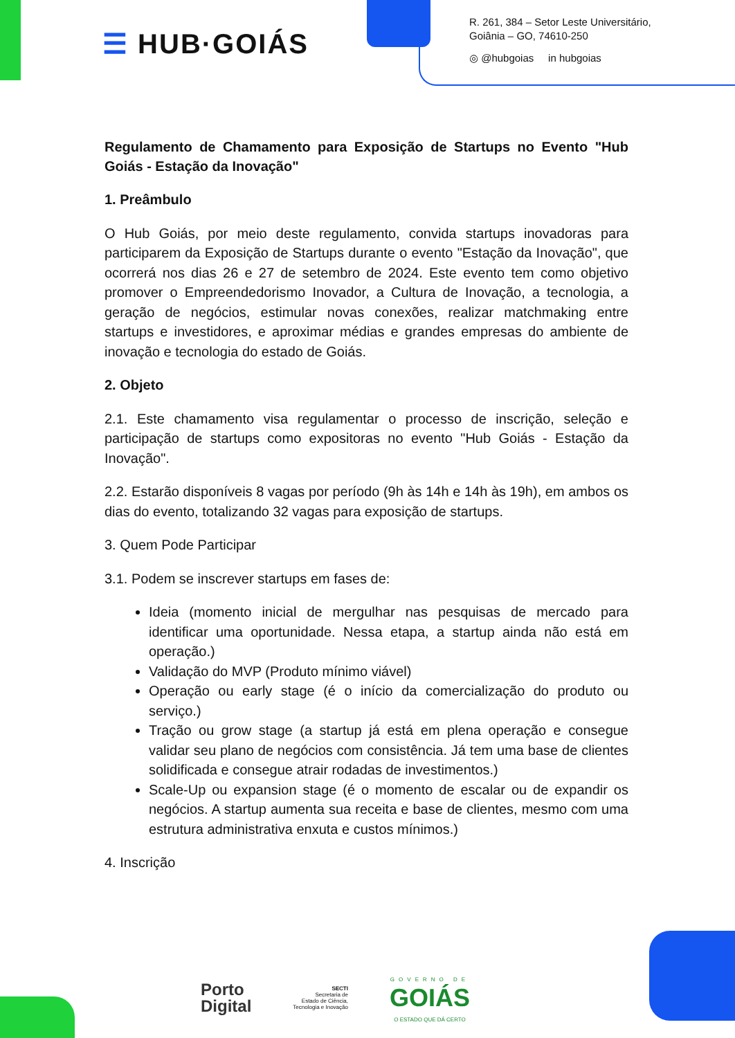☰ HUB·GOIÁS
R. 261, 384 – Setor Leste Universitário,
Goiânia – GO, 74610-250
◎ @hubgoias in hubgoias
Regulamento de Chamamento para Exposição de Startups no Evento "Hub Goiás - Estação da Inovação"
1. Preâmbulo
O Hub Goiás, por meio deste regulamento, convida startups inovadoras para participarem da Exposição de Startups durante o evento "Estação da Inovação", que ocorrerá nos dias 26 e 27 de setembro de 2024. Este evento tem como objetivo promover o Empreendedorismo Inovador, a Cultura de Inovação, a tecnologia, a geração de negócios, estimular novas conexões, realizar matchmaking entre startups e investidores, e aproximar médias e grandes empresas do ambiente de inovação e tecnologia do estado de Goiás.
2. Objeto
2.1. Este chamamento visa regulamentar o processo de inscrição, seleção e participação de startups como expositoras no evento "Hub Goiás - Estação da Inovação".
2.2. Estarão disponíveis 8 vagas por período (9h às 14h e 14h às 19h), em ambos os dias do evento, totalizando 32 vagas para exposição de startups.
3. Quem Pode Participar
3.1. Podem se inscrever startups em fases de:
Ideia (momento inicial de mergulhar nas pesquisas de mercado para identificar uma oportunidade. Nessa etapa, a startup ainda não está em operação.)
Validação do MVP (Produto mínimo viável)
Operação ou early stage (é o início da comercialização do produto ou serviço.)
Tração ou grow stage (a startup já está em plena operação e consegue validar seu plano de negócios com consistência. Já tem uma base de clientes solidificada e consegue atrair rodadas de investimentos.)
Scale-Up ou expansion stage (é o momento de escalar ou de expandir os negócios. A startup aumenta sua receita e base de clientes, mesmo com uma estrutura administrativa enxuta e custos mínimos.)
4. Inscrição
Porto
Digital
SECTI
Secretaria de
Estado de Ciência,
Tecnologia e Inovação
GOVERNO DE
GOIÁS
O ESTADO QUE DÁ CERTO